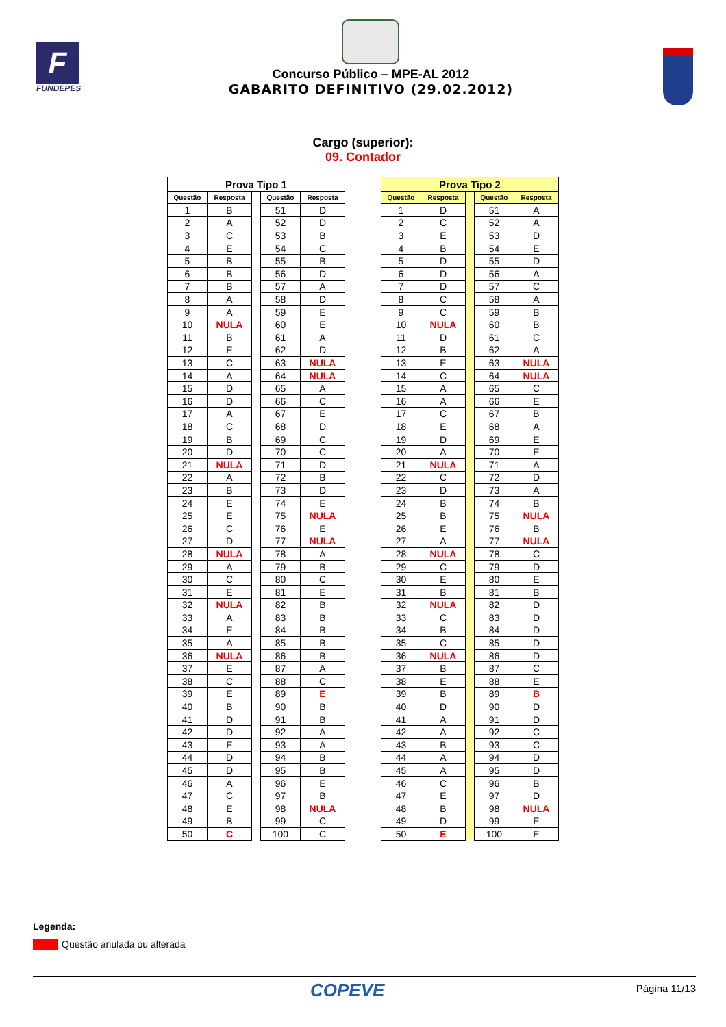F
FUNDEPES
Concurso Público – MPE-AL 2012
GABARITO DEFINITIVO (29.02.2012)
Cargo (superior):
09. Contador
| Prova Tipo 1 | | | | |
| --- | --- | --- | --- | --- |
| Questão | Resposta | | Questão | Resposta |
| 1 | B | | 51 | D |
| 2 | A | | 52 | D |
| 3 | C | | 53 | B |
| 4 | E | | 54 | C |
| 5 | B | | 55 | B |
| 6 | B | | 56 | D |
| 7 | B | | 57 | A |
| 8 | A | | 58 | D |
| 9 | A | | 59 | E |
| 10 | NULA | | 60 | E |
| 11 | B | | 61 | A |
| 12 | E | | 62 | D |
| 13 | C | | 63 | NULA |
| 14 | A | | 64 | NULA |
| 15 | D | | 65 | A |
| 16 | D | | 66 | C |
| 17 | A | | 67 | E |
| 18 | C | | 68 | D |
| 19 | B | | 69 | C |
| 20 | D | | 70 | C |
| 21 | NULA | | 71 | D |
| 22 | A | | 72 | B |
| 23 | B | | 73 | D |
| 24 | E | | 74 | E |
| 25 | E | | 75 | NULA |
| 26 | C | | 76 | E |
| 27 | D | | 77 | NULA |
| 28 | NULA | | 78 | A |
| 29 | A | | 79 | B |
| 30 | C | | 80 | C |
| 31 | E | | 81 | E |
| 32 | NULA | | 82 | B |
| 33 | A | | 83 | B |
| 34 | E | | 84 | B |
| 35 | A | | 85 | B |
| 36 | NULA | | 86 | B |
| 37 | E | | 87 | A |
| 38 | C | | 88 | C |
| 39 | E | | 89 | E |
| 40 | B | | 90 | B |
| 41 | D | | 91 | B |
| 42 | D | | 92 | A |
| 43 | E | | 93 | A |
| 44 | D | | 94 | B |
| 45 | D | | 95 | B |
| 46 | A | | 96 | E |
| 47 | C | | 97 | B |
| 48 | E | | 98 | NULA |
| 49 | B | | 99 | C |
| 50 | C | | 100 | C |
| Prova Tipo 2 | | | | |
| --- | --- | --- | --- | --- |
| Questão | Resposta | | Questão | Resposta |
| 1 | D | | 51 | A |
| 2 | C | | 52 | A |
| 3 | E | | 53 | D |
| 4 | B | | 54 | E |
| 5 | D | | 55 | D |
| 6 | D | | 56 | A |
| 7 | D | | 57 | C |
| 8 | C | | 58 | A |
| 9 | C | | 59 | B |
| 10 | NULA | | 60 | B |
| 11 | D | | 61 | C |
| 12 | B | | 62 | A |
| 13 | E | | 63 | NULA |
| 14 | C | | 64 | NULA |
| 15 | A | | 65 | C |
| 16 | A | | 66 | E |
| 17 | C | | 67 | B |
| 18 | E | | 68 | A |
| 19 | D | | 69 | E |
| 20 | A | | 70 | E |
| 21 | NULA | | 71 | A |
| 22 | C | | 72 | D |
| 23 | D | | 73 | A |
| 24 | B | | 74 | B |
| 25 | B | | 75 | NULA |
| 26 | E | | 76 | B |
| 27 | A | | 77 | NULA |
| 28 | NULA | | 78 | C |
| 29 | C | | 79 | D |
| 30 | E | | 80 | E |
| 31 | B | | 81 | B |
| 32 | NULA | | 82 | D |
| 33 | C | | 83 | D |
| 34 | B | | 84 | D |
| 35 | C | | 85 | D |
| 36 | NULA | | 86 | D |
| 37 | B | | 87 | C |
| 38 | E | | 88 | E |
| 39 | B | | 89 | B |
| 40 | D | | 90 | D |
| 41 | A | | 91 | D |
| 42 | A | | 92 | C |
| 43 | B | | 93 | C |
| 44 | A | | 94 | D |
| 45 | A | | 95 | D |
| 46 | C | | 96 | B |
| 47 | E | | 97 | D |
| 48 | B | | 98 | NULA |
| 49 | D | | 99 | E |
| 50 | E | | 100 | E |
Legenda:
Questão anulada ou alterada
COPEVE
Página 11/13